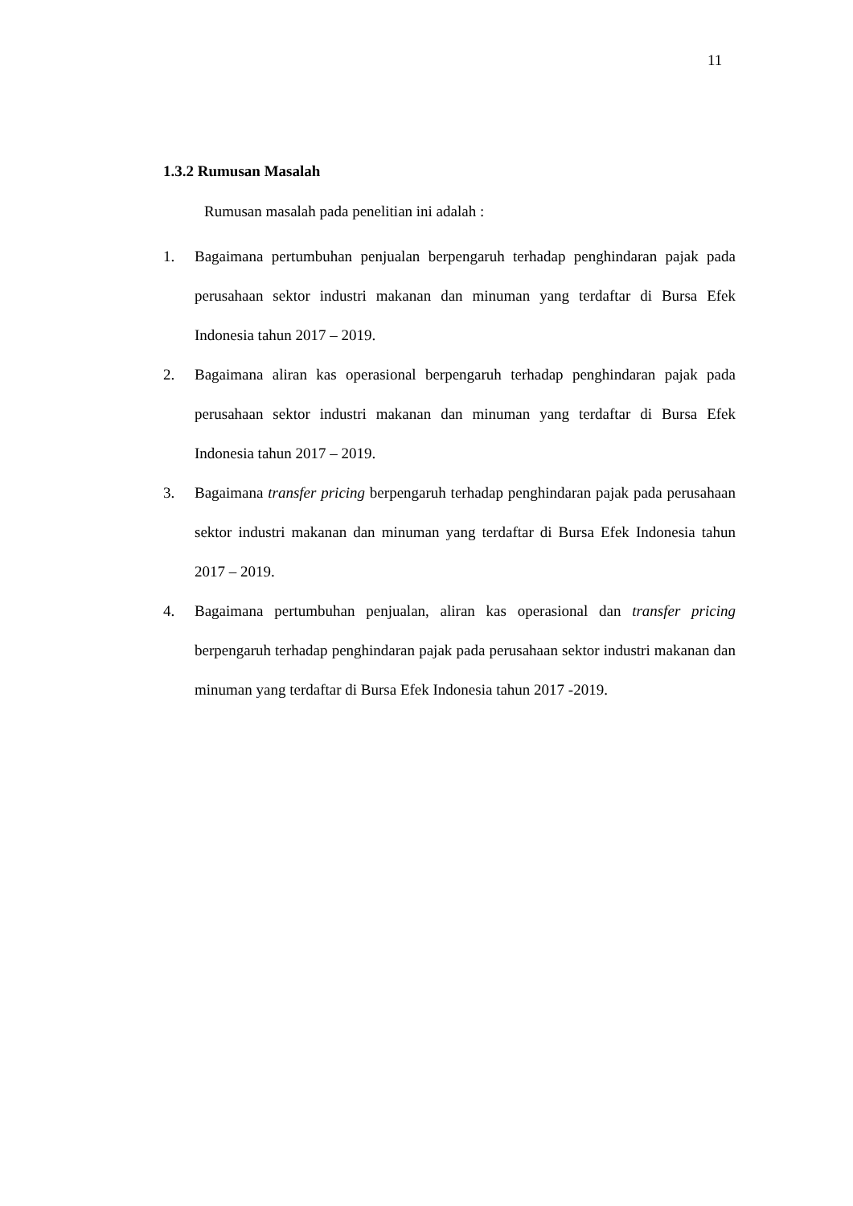11
1.3.2 Rumusan Masalah
Rumusan masalah pada penelitian ini adalah :
1. Bagaimana pertumbuhan penjualan berpengaruh terhadap penghindaran pajak pada perusahaan sektor industri makanan dan minuman yang terdaftar di Bursa Efek Indonesia tahun 2017 – 2019.
2. Bagaimana aliran kas operasional berpengaruh terhadap penghindaran pajak pada perusahaan sektor industri makanan dan minuman yang terdaftar di Bursa Efek Indonesia tahun 2017 – 2019.
3. Bagaimana transfer pricing berpengaruh terhadap penghindaran pajak pada perusahaan sektor industri makanan dan minuman yang terdaftar di Bursa Efek Indonesia tahun 2017 – 2019.
4. Bagaimana pertumbuhan penjualan, aliran kas operasional dan transfer pricing berpengaruh terhadap penghindaran pajak pada perusahaan sektor industri makanan dan minuman yang terdaftar di Bursa Efek Indonesia tahun 2017 -2019.